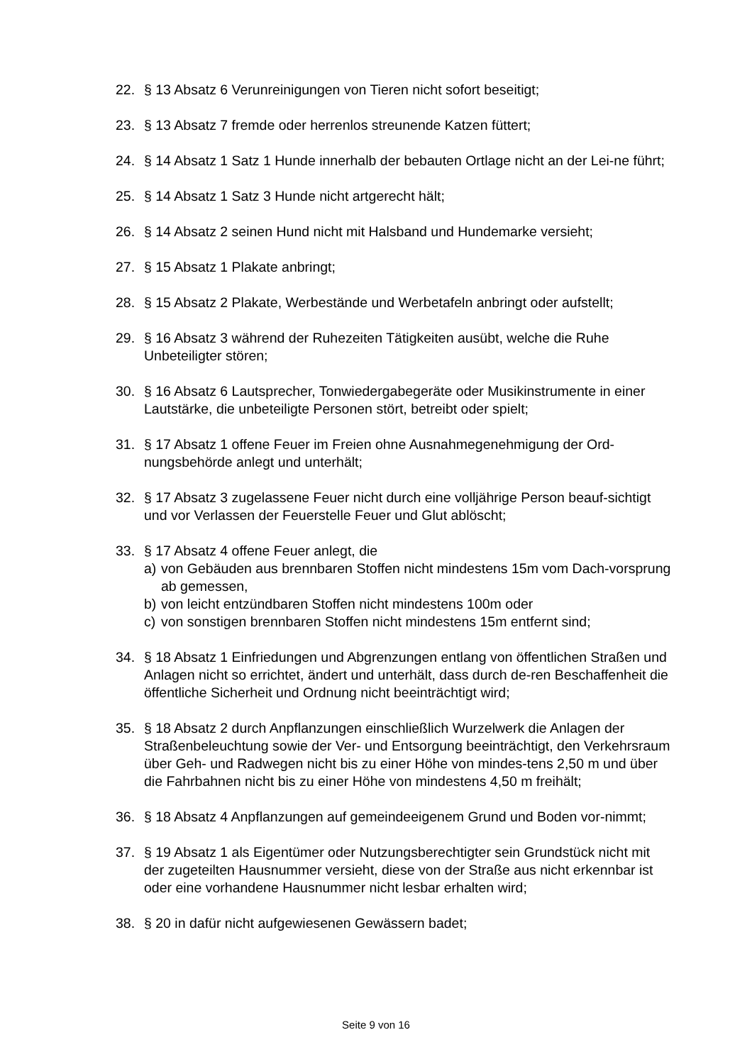22. § 13 Absatz 6 Verunreinigungen von Tieren nicht sofort beseitigt;
23. § 13 Absatz 7 fremde oder herrenlos streunende Katzen füttert;
24. § 14 Absatz 1 Satz 1 Hunde innerhalb der bebauten Ortlage nicht an der Lei-ne führt;
25. § 14 Absatz 1 Satz 3 Hunde nicht artgerecht hält;
26. § 14 Absatz 2 seinen Hund nicht mit Halsband und Hundemarke versieht;
27. § 15 Absatz 1 Plakate anbringt;
28. § 15 Absatz 2 Plakate, Werbestände und Werbetafeln anbringt oder aufstellt;
29. § 16 Absatz 3 während der Ruhezeiten Tätigkeiten ausübt, welche die Ruhe Unbeteiligter stören;
30. § 16 Absatz 6 Lautsprecher, Tonwiedergabegeräte oder Musikinstrumente in einer Lautstärke, die unbeteiligte Personen stört, betreibt oder spielt;
31. § 17 Absatz 1 offene Feuer im Freien ohne Ausnahmegenehmigung der Ord-nungsbehörde anlegt und unterhält;
32. § 17 Absatz 3 zugelassene Feuer nicht durch eine volljährige Person beauf-sichtigt und vor Verlassen der Feuerstelle Feuer und Glut ablöscht;
33. § 17 Absatz 4 offene Feuer anlegt, die
a) von Gebäuden aus brennbaren Stoffen nicht mindestens 15m vom Dach-vorsprung ab gemessen,
b) von leicht entzündbaren Stoffen nicht mindestens 100m oder
c) von sonstigen brennbaren Stoffen nicht mindestens 15m entfernt sind;
34. § 18 Absatz 1 Einfriedungen und Abgrenzungen entlang von öffentlichen Straßen und Anlagen nicht so errichtet, ändert und unterhält, dass durch de-ren Beschaffenheit die öffentliche Sicherheit und Ordnung nicht beeinträchtigt wird;
35. § 18 Absatz 2 durch Anpflanzungen einschließlich Wurzelwerk die Anlagen der Straßenbeleuchtung sowie der Ver- und Entsorgung beeinträchtigt, den Verkehrsraum über Geh- und Radwegen nicht bis zu einer Höhe von mindes-tens 2,50 m und über die Fahrbahnen nicht bis zu einer Höhe von mindestens 4,50 m freihält;
36. § 18 Absatz 4 Anpflanzungen auf gemeindeeigenem Grund und Boden vor-nimmt;
37. § 19 Absatz 1 als Eigentümer oder Nutzungsberechtigter sein Grundstück nicht mit der zugeteilten Hausnummer versieht, diese von der Straße aus nicht erkennbar ist oder eine vorhandene Hausnummer nicht lesbar erhalten wird;
38. § 20 in dafür nicht aufgewiesenen Gewässern badet;
Seite 9 von 16